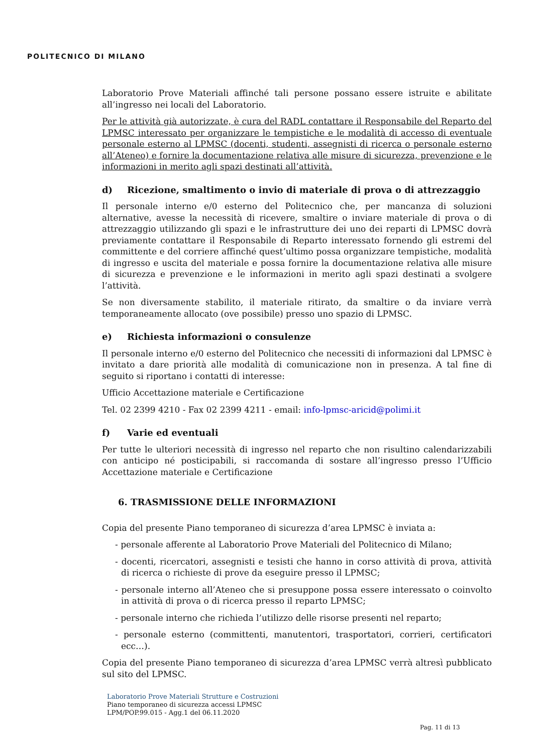POLITECNICO DI MILANO
Laboratorio Prove Materiali affinché tali persone possano essere istruite e abilitate all’ingresso nei locali del Laboratorio.
Per le attività già autorizzate, è cura del RADL contattare il Responsabile del Reparto del LPMSC interessato per organizzare le tempistiche e le modalità di accesso di eventuale personale esterno al LPMSC (docenti, studenti, assegnisti di ricerca o personale esterno all’Ateneo) e fornire la documentazione relativa alle misure di sicurezza, prevenzione e le informazioni in merito agli spazi destinati all’attività.
d) Ricezione, smaltimento o invio di materiale di prova o di attrezzaggio
Il personale interno e/0 esterno del Politecnico che, per mancanza di soluzioni alternative, avesse la necessità di ricevere, smaltire o inviare materiale di prova o di attrezzaggio utilizzando gli spazi e le infrastrutture dei uno dei reparti di LPMSC dovrà previamente contattare il Responsabile di Reparto interessato fornendo gli estremi del committente e del corriere affinché quest’ultimo possa organizzare tempistiche, modalità di ingresso e uscita del materiale e possa fornire la documentazione relativa alle misure di sicurezza e prevenzione e le informazioni in merito agli spazi destinati a svolgere l’attività.
Se non diversamente stabilito, il materiale ritirato, da smaltire o da inviare verrà temporaneamente allocato (ove possibile) presso uno spazio di LPMSC.
e) Richiesta informazioni o consulenze
Il personale interno e/0 esterno del Politecnico che necessiti di informazioni dal LPMSC è invitato a dare priorità alle modalità di comunicazione non in presenza. A tal fine di seguito si riportano i contatti di interesse:
Ufficio Accettazione materiale e Certificazione
Tel. 02 2399 4210 - Fax 02 2399 4211 - email: info-lpmsc-aricid@polimi.it
f) Varie ed eventuali
Per tutte le ulteriori necessità di ingresso nel reparto che non risultino calendarizzabili con anticipo né posticipabili, si raccomanda di sostare all’ingresso presso l’Ufficio Accettazione materiale e Certificazione
6. TRASMISSIONE DELLE INFORMAZIONI
Copia del presente Piano temporaneo di sicurezza d’area LPMSC è inviata a:
- personale afferente al Laboratorio Prove Materiali del Politecnico di Milano;
- docenti, ricercatori, assegnisti e tesisti che hanno in corso attività di prova, attività di ricerca o richieste di prove da eseguire presso il LPMSC;
- personale interno all’Ateneo che si presuppone possa essere interessato o coinvolto in attività di prova o di ricerca presso il reparto LPMSC;
- personale interno che richieda l’utilizzo delle risorse presenti nel reparto;
- personale esterno (committenti, manutentori, trasportatori, corrieri, certificatori ecc…).
Copia del presente Piano temporaneo di sicurezza d’area LPMSC verrà altresì pubblicato sul sito del LPMSC.
Laboratorio Prove Materiali Strutture e Costruzioni
Piano temporaneo di sicurezza accessi LPMSC
LPM/POP.99.015 - Agg.1 del 06.11.2020
Pag. 11 di 13